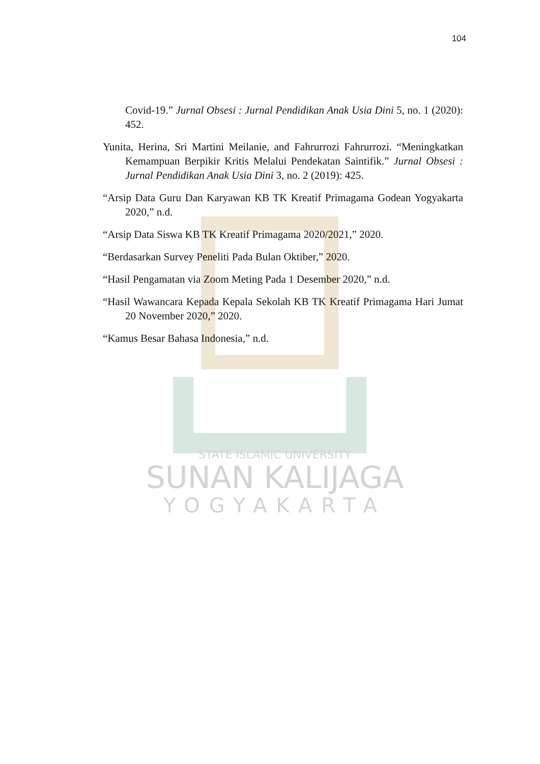104
Covid-19.” Jurnal Obsesi : Jurnal Pendidikan Anak Usia Dini 5, no. 1 (2020): 452.
Yunita, Herina, Sri Martini Meilanie, and Fahrurrozi Fahrurrozi. “Meningkatkan Kemampuan Berpikir Kritis Melalui Pendekatan Saintifik.” Jurnal Obsesi : Jurnal Pendidikan Anak Usia Dini 3, no. 2 (2019): 425.
“Arsip Data Guru Dan Karyawan KB TK Kreatif Primagama Godean Yogyakarta 2020,” n.d.
“Arsip Data Siswa KB TK Kreatif Primagama 2020/2021,” 2020.
“Berdasarkan Survey Peneliti Pada Bulan Oktiber,” 2020.
“Hasil Pengamatan via Zoom Meting Pada 1 Desember 2020,” n.d.
“Hasil Wawancara Kepada Kepala Sekolah KB TK Kreatif Primagama Hari Jumat 20 November 2020,” 2020.
“Kamus Besar Bahasa Indonesia,” n.d.
STATE ISLAMIC UNIVERSITY
SUNAN KALIJAGA
YOGYAKARTA